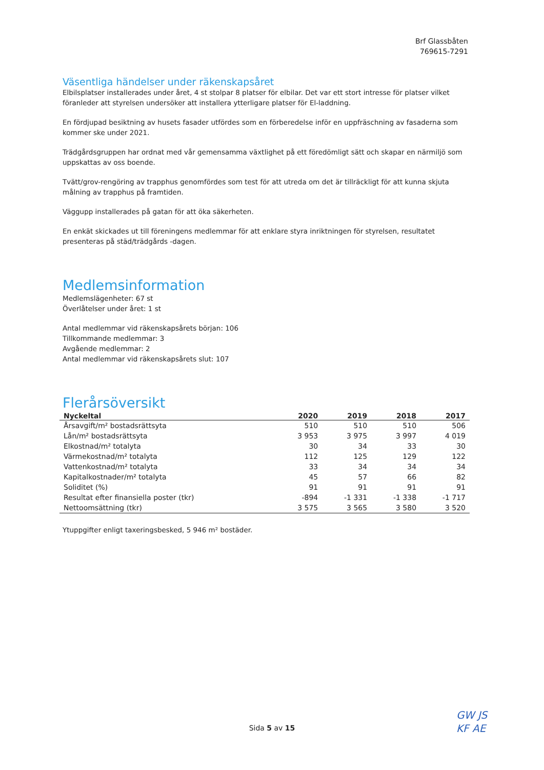Brf Glassbåten
769615-7291
Väsentliga händelser under räkenskapsåret
Elbilsplatser installerades under året, 4 st stolpar 8 platser för elbilar. Det var ett stort intresse för platser vilket föranleder att styrelsen undersöker att installera ytterligare platser för El-laddning.
En fördjupad besiktning av husets fasader utfördes som en förberedelse inför en uppfräschning av fasaderna som kommer ske under 2021.
Trädgårdsgruppen har ordnat med vår gemensamma växtlighet på ett föredömligt sätt och skapar en närmiljö som uppskattas av oss boende.
Tvätt/grov-rengöring av trapphus genomfördes som test för att utreda om det är tillräckligt för att kunna skjuta målning av trapphus på framtiden.
Väggupp installerades på gatan för att öka säkerheten.
En enkät skickades ut till föreningens medlemmar för att enklare styra inriktningen för styrelsen, resultatet presenteras på städ/trädgårds -dagen.
Medlemsinformation
Medlemslägenheter: 67 st
Överlåtelser under året: 1 st
Antal medlemmar vid räkenskapsårets början: 106
Tillkommande medlemmar: 3
Avgående medlemmar: 2
Antal medlemmar vid räkenskapsårets slut: 107
Flerårsöversikt
| Nyckeltal | 2020 | 2019 | 2018 | 2017 |
| --- | --- | --- | --- | --- |
| Årsavgift/m² bostadsrättsyta | 510 | 510 | 510 | 506 |
| Lån/m² bostadsrättsyta | 3 953 | 3 975 | 3 997 | 4 019 |
| Elkostnad/m² totalyta | 30 | 34 | 33 | 30 |
| Värmekostnad/m² totalyta | 112 | 125 | 129 | 122 |
| Vattenkostnad/m² totalyta | 33 | 34 | 34 | 34 |
| Kapitalkostnader/m² totalyta | 45 | 57 | 66 | 82 |
| Soliditet (%) | 91 | 91 | 91 | 91 |
| Resultat efter finansiella poster (tkr) | -894 | -1 331 | -1 338 | -1 717 |
| Nettoomsättning (tkr) | 3 575 | 3 565 | 3 580 | 3 520 |
Ytuppgifter enligt taxeringsbesked, 5 946 m² bostäder.
Sida 5 av 15
GW JS
KF AE